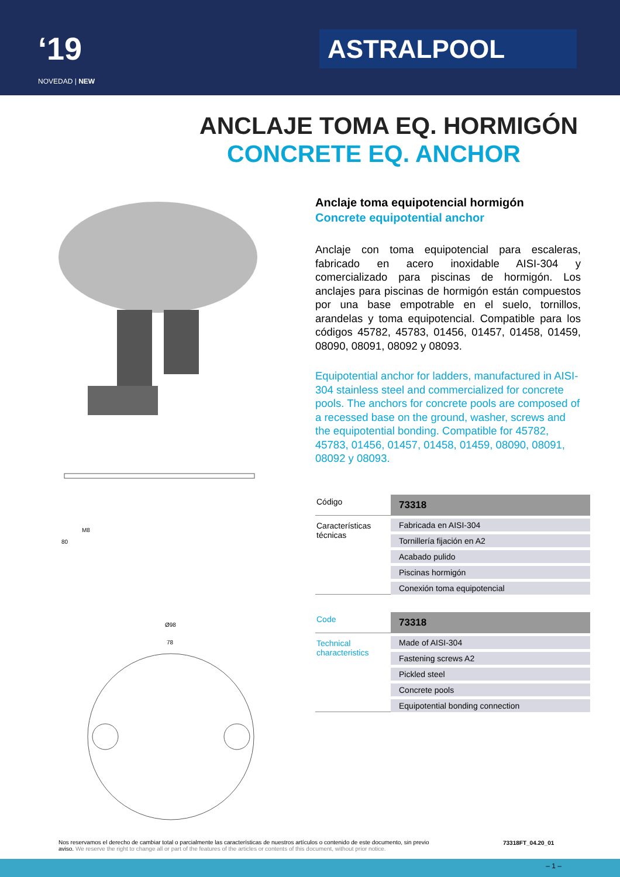‘19
NOVEDAD | NEW
ASTRALPOOL
ANCLAJE TOMA EQ. HORMIGÓN
CONCRETE EQ. ANCHOR
M8
80
Ø98
78
Anclaje toma equipotencial hormigón
Concrete equipotential anchor
Anclaje con toma equipotencial para escaleras, fabricado en acero inoxidable AISI-304 y comercializado para piscinas de hormigón. Los anclajes para piscinas de hormigón están compuestos por una base empotrable en el suelo, tornillos, arandelas y toma equipotencial. Compatible para los códigos 45782, 45783, 01456, 01457, 01458, 01459, 08090, 08091, 08092 y 08093.
Equipotential anchor for ladders, manufactured in AISI-304 stainless steel and commercialized for concrete pools. The anchors for concrete pools are composed of a recessed base on the ground, washer, screws and the equipotential bonding. Compatible for 45782, 45783, 01456, 01457, 01458, 01459, 08090, 08091, 08092 y 08093.
| Código | 73318 |
| Características técnicas | Fabricada en AISI-304 |
| | Tornillería fijación en A2 |
| | Acabado pulido |
| | Piscinas hormigón |
| | Conexión toma equipotencial |
| Code | 73318 |
| Technical characteristics | Made of AISI-304 |
| | Fastening screws A2 |
| | Pickled steel |
| | Concrete pools |
| | Equipotential bonding connection |
Nos reservamos el derecho de cambiar total o parcialmente las características de nuestros artículos o contenido de este documento, sin previo aviso. We reserve the right to change all or part of the features of the articles or contents of this document, without prior notice.
73318FT_04.20_01
– 1 –